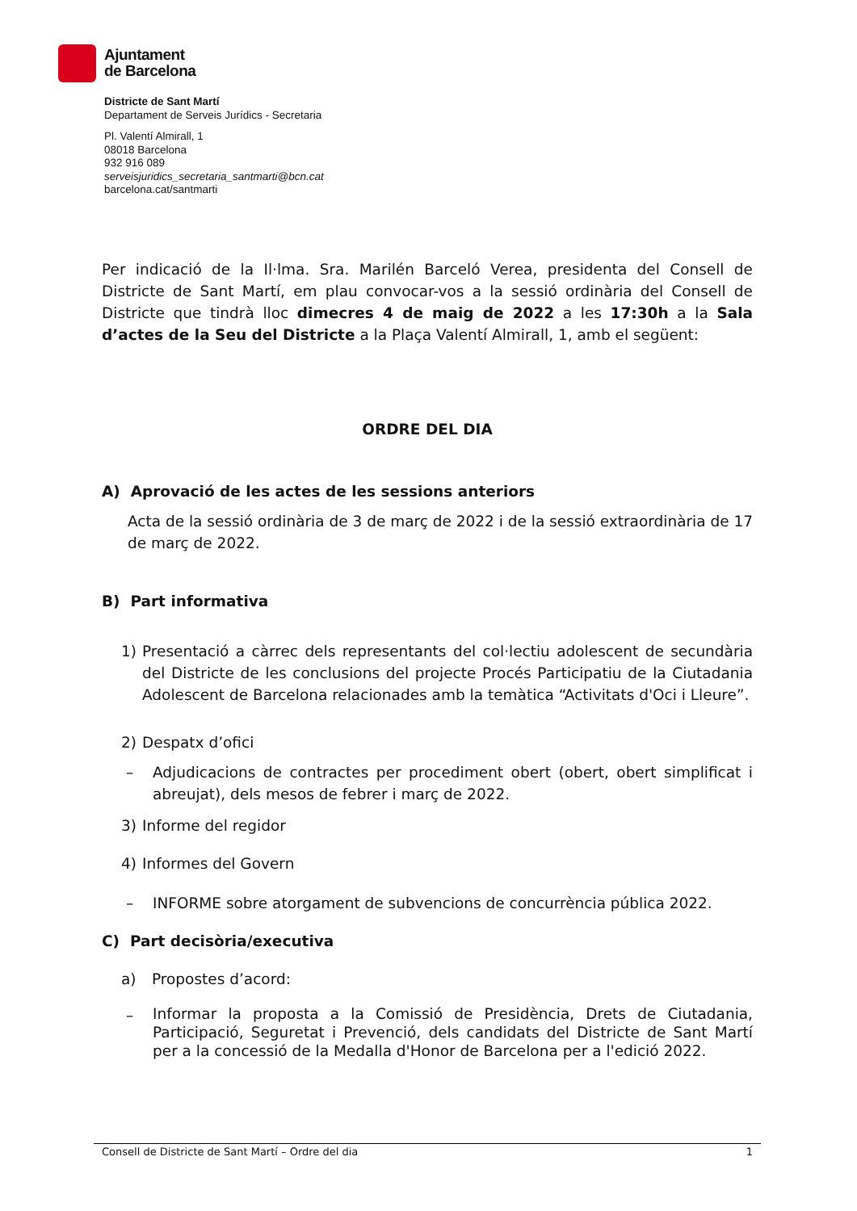Ajuntament
de Barcelona
Districte de Sant Martí
Departament de Serveis Jurídics - Secretaria
Pl. Valentí Almirall, 1
08018 Barcelona
932 916 089
serveisjuridics_secretaria_santmarti@bcn.cat
barcelona.cat/santmarti
Per indicació de la Il·lma. Sra. Marilén Barceló Verea, presidenta del Consell de Districte de Sant Martí, em plau convocar-vos a la sessió ordinària del Consell de Districte que tindrà lloc dimecres 4 de maig de 2022 a les 17:30h a la Sala d’actes de la Seu del Districte a la Plaça Valentí Almirall, 1, amb el següent:
ORDRE DEL DIA
A) Aprovació de les actes de les sessions anteriors
Acta de la sessió ordinària de 3 de març de 2022 i de la sessió extraordinària de 17 de març de 2022.
B) Part informativa
1) Presentació a càrrec dels representants del col·lectiu adolescent de secundària del Districte de les conclusions del projecte Procés Participatiu de la Ciutadania Adolescent de Barcelona relacionades amb la temàtica “Activitats d'Oci i Lleure”.
2) Despatx d’ofici
– Adjudicacions de contractes per procediment obert (obert, obert simplificat i abreujat), dels mesos de febrer i març de 2022.
3) Informe del regidor
4) Informes del Govern
– INFORME sobre atorgament de subvencions de concurrència pública 2022.
C) Part decisòria/executiva
a) Propostes d’acord:
– Informar la proposta a la Comissió de Presidència, Drets de Ciutadania, Participació, Seguretat i Prevenció, dels candidats del Districte de Sant Martí per a la concessió de la Medalla d'Honor de Barcelona per a l'edició 2022.
Consell de Districte de Sant Martí – Ordre del dia 1